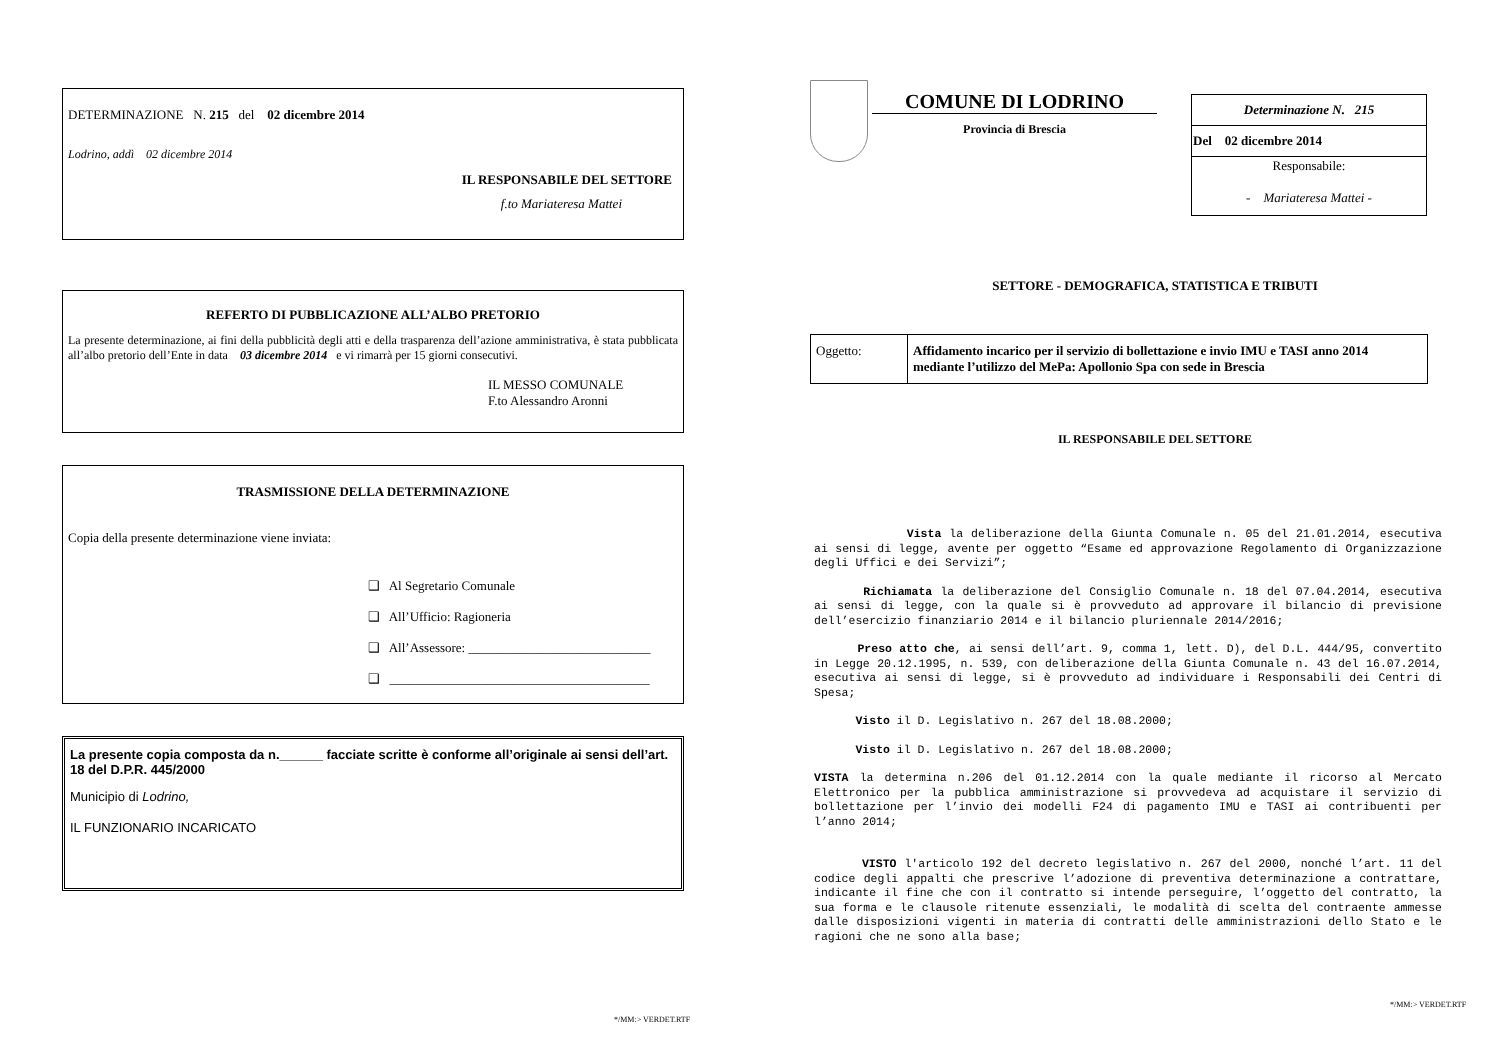DETERMINAZIONE N. 215 del 02 dicembre 2014
Lodrino, addì 02 dicembre 2014
IL RESPONSABILE DEL SETTORE
f.to Mariateresa Mattei
REFERTO DI PUBBLICAZIONE ALL’ALBO PRETORIO
La presente determinazione, ai fini della pubblicità degli atti e della trasparenza dell’azione amministrativa, è stata pubblicata all’albo pretorio dell’Ente in data 03 dicembre 2014 e vi rimarrà per 15 giorni consecutivi.
IL MESSO COMUNALE
F.to Alessandro Aronni
TRASMISSIONE DELLA DETERMINAZIONE
Copia della presente determinazione viene inviata:
❑ Al Segretario Comunale
❑ All’Ufficio: Ragioneria
❑ All’Assessore: ____________________________
❑ ________________________________________
La presente copia composta da n.______ facciate scritte è conforme all’originale ai sensi dell’art. 18 del D.P.R. 445/2000
Municipio di Lodrino,
IL FUNZIONARIO INCARICATO
*/MM:> VERDET.RTF
COMUNE DI LODRINO
Provincia di Brescia
| Determinazione N. 215 |
| Del 02 dicembre 2014 |
| Responsabile: - Mariateresa Mattei - |
SETTORE - DEMOGRAFICA, STATISTICA E TRIBUTI
| Oggetto: | Affidamento incarico per il servizio di bollettazione e invio IMU e TASI anno 2014 mediante l’utilizzo del MePa: Apollonio Spa con sede in Brescia |
IL RESPONSABILE DEL SETTORE
Vista la deliberazione della Giunta Comunale n. 05 del 21.01.2014, esecutiva ai sensi di legge, avente per oggetto “Esame ed approvazione Regolamento di Organizzazione degli Uffici e dei Servizi”;
Richiamata la deliberazione del Consiglio Comunale n. 18 del 07.04.2014, esecutiva ai sensi di legge, con la quale si è provveduto ad approvare il bilancio di previsione dell’esercizio finanziario 2014 e il bilancio pluriennale 2014/2016;
Preso atto che, ai sensi dell’art. 9, comma 1, lett. D), del D.L. 444/95, convertito in Legge 20.12.1995, n. 539, con deliberazione della Giunta Comunale n. 43 del 16.07.2014, esecutiva ai sensi di legge, si è provveduto ad individuare i Responsabili dei Centri di Spesa;
Visto il D. Legislativo n. 267 del 18.08.2000;
Visto il D. Legislativo n. 267 del 18.08.2000;
VISTA la determina n.206 del 01.12.2014 con la quale mediante il ricorso al Mercato Elettronico per la pubblica amministrazione si provvedeva ad acquistare il servizio di bollettazione per l’invio dei modelli F24 di pagamento IMU e TASI ai contribuenti per l’anno 2014;
VISTO l'articolo 192 del decreto legislativo n. 267 del 2000, nonché l’art. 11 del codice degli appalti che prescrive l’adozione di preventiva determinazione a contrattare, indicante il fine che con il contratto si intende perseguire, l’oggetto del contratto, la sua forma e le clausole ritenute essenziali, le modalità di scelta del contraente ammesse dalle disposizioni vigenti in materia di contratti delle amministrazioni dello Stato e le ragioni che ne sono alla base;
*/MM:> VERDET.RTF